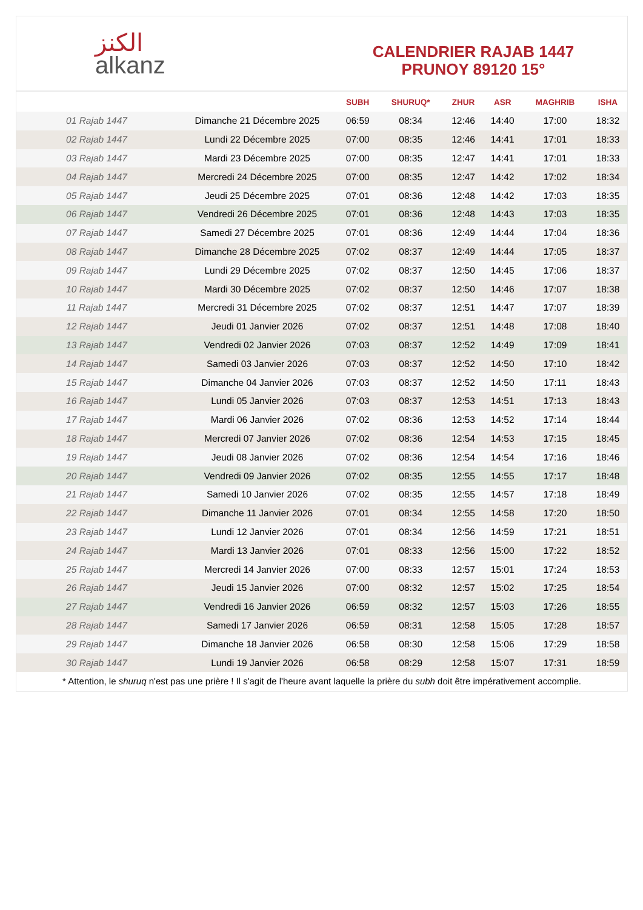ﺍﻟﻜﻨﺰ
alkanz
CALENDRIER RAJAB 1447
PRUNOY 89120 15°
| | | SUBH | SHURUQ* | ZHUR | ASR | MAGHRIB | ISHA |
| --- | --- | --- | --- | --- | --- | --- | --- |
| 01 Rajab 1447 | Dimanche 21 Décembre 2025 | 06:59 | 08:34 | 12:46 | 14:40 | 17:00 | 18:32 |
| 02 Rajab 1447 | Lundi 22 Décembre 2025 | 07:00 | 08:35 | 12:46 | 14:41 | 17:01 | 18:33 |
| 03 Rajab 1447 | Mardi 23 Décembre 2025 | 07:00 | 08:35 | 12:47 | 14:41 | 17:01 | 18:33 |
| 04 Rajab 1447 | Mercredi 24 Décembre 2025 | 07:00 | 08:35 | 12:47 | 14:42 | 17:02 | 18:34 |
| 05 Rajab 1447 | Jeudi 25 Décembre 2025 | 07:01 | 08:36 | 12:48 | 14:42 | 17:03 | 18:35 |
| 06 Rajab 1447 | Vendredi 26 Décembre 2025 | 07:01 | 08:36 | 12:48 | 14:43 | 17:03 | 18:35 |
| 07 Rajab 1447 | Samedi 27 Décembre 2025 | 07:01 | 08:36 | 12:49 | 14:44 | 17:04 | 18:36 |
| 08 Rajab 1447 | Dimanche 28 Décembre 2025 | 07:02 | 08:37 | 12:49 | 14:44 | 17:05 | 18:37 |
| 09 Rajab 1447 | Lundi 29 Décembre 2025 | 07:02 | 08:37 | 12:50 | 14:45 | 17:06 | 18:37 |
| 10 Rajab 1447 | Mardi 30 Décembre 2025 | 07:02 | 08:37 | 12:50 | 14:46 | 17:07 | 18:38 |
| 11 Rajab 1447 | Mercredi 31 Décembre 2025 | 07:02 | 08:37 | 12:51 | 14:47 | 17:07 | 18:39 |
| 12 Rajab 1447 | Jeudi 01 Janvier 2026 | 07:02 | 08:37 | 12:51 | 14:48 | 17:08 | 18:40 |
| 13 Rajab 1447 | Vendredi 02 Janvier 2026 | 07:03 | 08:37 | 12:52 | 14:49 | 17:09 | 18:41 |
| 14 Rajab 1447 | Samedi 03 Janvier 2026 | 07:03 | 08:37 | 12:52 | 14:50 | 17:10 | 18:42 |
| 15 Rajab 1447 | Dimanche 04 Janvier 2026 | 07:03 | 08:37 | 12:52 | 14:50 | 17:11 | 18:43 |
| 16 Rajab 1447 | Lundi 05 Janvier 2026 | 07:03 | 08:37 | 12:53 | 14:51 | 17:13 | 18:43 |
| 17 Rajab 1447 | Mardi 06 Janvier 2026 | 07:02 | 08:36 | 12:53 | 14:52 | 17:14 | 18:44 |
| 18 Rajab 1447 | Mercredi 07 Janvier 2026 | 07:02 | 08:36 | 12:54 | 14:53 | 17:15 | 18:45 |
| 19 Rajab 1447 | Jeudi 08 Janvier 2026 | 07:02 | 08:36 | 12:54 | 14:54 | 17:16 | 18:46 |
| 20 Rajab 1447 | Vendredi 09 Janvier 2026 | 07:02 | 08:35 | 12:55 | 14:55 | 17:17 | 18:48 |
| 21 Rajab 1447 | Samedi 10 Janvier 2026 | 07:02 | 08:35 | 12:55 | 14:57 | 17:18 | 18:49 |
| 22 Rajab 1447 | Dimanche 11 Janvier 2026 | 07:01 | 08:34 | 12:55 | 14:58 | 17:20 | 18:50 |
| 23 Rajab 1447 | Lundi 12 Janvier 2026 | 07:01 | 08:34 | 12:56 | 14:59 | 17:21 | 18:51 |
| 24 Rajab 1447 | Mardi 13 Janvier 2026 | 07:01 | 08:33 | 12:56 | 15:00 | 17:22 | 18:52 |
| 25 Rajab 1447 | Mercredi 14 Janvier 2026 | 07:00 | 08:33 | 12:57 | 15:01 | 17:24 | 18:53 |
| 26 Rajab 1447 | Jeudi 15 Janvier 2026 | 07:00 | 08:32 | 12:57 | 15:02 | 17:25 | 18:54 |
| 27 Rajab 1447 | Vendredi 16 Janvier 2026 | 06:59 | 08:32 | 12:57 | 15:03 | 17:26 | 18:55 |
| 28 Rajab 1447 | Samedi 17 Janvier 2026 | 06:59 | 08:31 | 12:58 | 15:05 | 17:28 | 18:57 |
| 29 Rajab 1447 | Dimanche 18 Janvier 2026 | 06:58 | 08:30 | 12:58 | 15:06 | 17:29 | 18:58 |
| 30 Rajab 1447 | Lundi 19 Janvier 2026 | 06:58 | 08:29 | 12:58 | 15:07 | 17:31 | 18:59 |
* Attention, le shuruq n'est pas une prière ! Il s'agit de l'heure avant laquelle la prière du subh doit être impérativement accomplie.